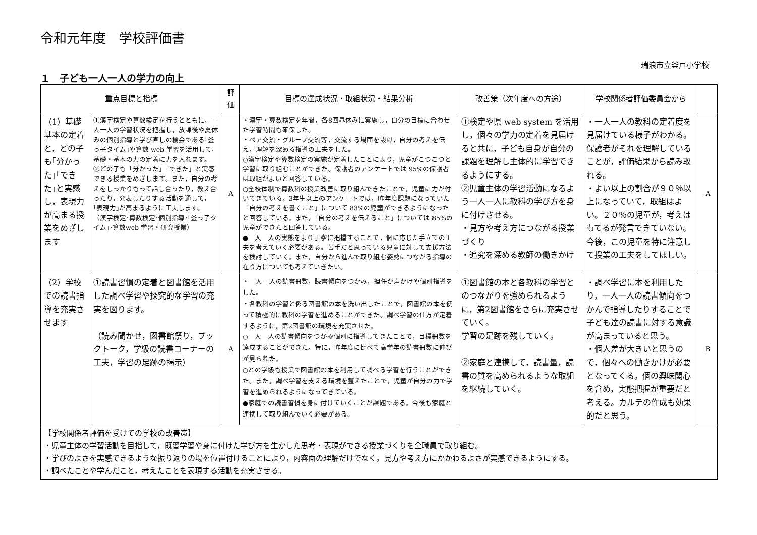令和元年度　学校評価書
瑞浪市立釜戸小学校
１　子ども一人一人の学力の向上
| 重点目標と指標 | | 評価 | 目標の達成状況・取組状況・結果分析 | 改善策（次年度への方途） | 学校関係者評価委員会から | |
| --- | --- | --- | --- | --- | --- | --- |
| （1）基礎基本の定着と，どの子も｢分かった｣｢できた｣と実感し，表現力が高まる授業をめざします | ①漢字検定や算数検定を行うとともに，一人一人の学習状況を把握し，放課後や夏休みの個別指導と学び直しの機会である｢釜っ子タイム｣や算数 web 学習を活用して，基礎・基本の力の定着に力を入れます。 ②どの子も「分かった」「できた」と実感できる授業をめざします。また，自分の考えをしっかりもって話し合ったり，教え合ったり，発表したりする活動を通して，｢表現力｣が高まるように工夫します。 （漢字検定･算数検定･個別指導･｢釜っ子タイム｣･算数web 学習・研究授業） | A | ・漢字・算数検定を年間，各8回昼休みに実施し，自分の目標に合わせた学習時間も確保した。 ・ペア交流・グループ交流等，交流する場面を設け，自分の考えを伝え，理解を深める指導の工夫をした。 ○漢字検定や算数検定の実施が定着したことにより，児童がこつこつと学習に取り組むことができた。保護者のアンケートでは 95%の保護者は取組がよいと回答している。 ○全校体制で算数科の授業改善に取り組んできたことで，児童に力が付いてきている。3年生以上のアンケートでは，昨年度課題になっていた「自分の考えを書くこと」について 83%の児童ができるようになったと回答している。また，「自分の考えを伝えること」については 85%の児童ができたと回答している。 ●一人一人の実態をより丁寧に把握することで，個に応じた手立ての工夫を考えていく必要がある。苦手だと思っている児童に対して支援方法を検討していく。また，自分から進んで取り組む姿勢につながる指導の在り方についても考えていきたい。 | ①検定や県 web system を活用し，個々の学力の定着を見届けると共に，子ども自身が自分の課題を理解し主体的に学習できるようにする。 ②児童主体の学習活動になるよう一人一人に教科の学び方を身に付けさせる。 ・見方や考え方につながる授業づくり ・追究を深める教師の働きかけ | ・一人一人の教科の定着度を見届けている様子がわかる。保護者がそれを理解していることが，評価結果から読み取れる。 ・よい以上の割合が９０％以上になっていて，取組はよい。２０％の児童が，考えはもてるが発言できていない。今後，この児童を特に注意して授業の工夫をしてほしい。 | A |
| （2）学校での読書指導を充実させます | ①読書習慣の定着と図書館を活用した調べ学習や探究的な学習の充実を図ります。 （読み聞かせ，図書館祭り，ブックトーク，学級の読書コーナーの工夫，学習の足跡の掲示） | A | ・一人一人の読書冊数，読書傾向をつかみ，担任が声かけや個別指導をした。 ・各教科の学習と係る図書館の本を洗い出したことで，図書館の本を使って積極的に教科の学習を進めることができた。調べ学習の仕方が定着するように，第2図書館の環境を充実させた。 ○一人一人の読書傾向をつかみ個別に指導してきたことで，目標冊数を達成することができた。特に，昨年度に比べて高学年の読書冊数に伸びが見られた。 ○どの学級も授業で図書館の本を利用して調べる学習を行うことができた。また，調べ学習を支える環境を整えたことで，児童が自分の力で学習を進められるようになってきている。 ●家庭での読書習慣を身に付けていくことが課題である。今後も家庭と連携して取り組んでいく必要がある。 | ①図書館の本と各教科の学習とのつながりを強められるように，第2図書館をさらに充実させていく。 学習の足跡を残していく。 ②家庭と連携して，読書量，読書の質を高められるような取組を継続していく。 | ・調べ学習に本を利用したり，一人一人の読書傾向をつかんで指導したりすることで子ども達の読書に対する意識が高まっていると思う。 ・個人差が大きいと思うので，個々への働きかけが必要となってくる。個の興味関心を含め，実態把握が重要だと考える。カルテの作成も効果的だと思う。 | B |
| 【学校関係者評価を受けての学校の改善策】 ・児童主体の学習活動を目指して，既習学習や身に付けた学び方を生かした思考・表現ができる授業づくりを全職員で取り組む。 ・学びのよさを実感できるような振り返りの場を位置付けることにより，内容面の理解だけでなく，見方や考え方にかかわるよさが実感できるようにする。 ・調べたことや学んだこと，考えたことを表現する活動を充実させる。 | | | | | | |